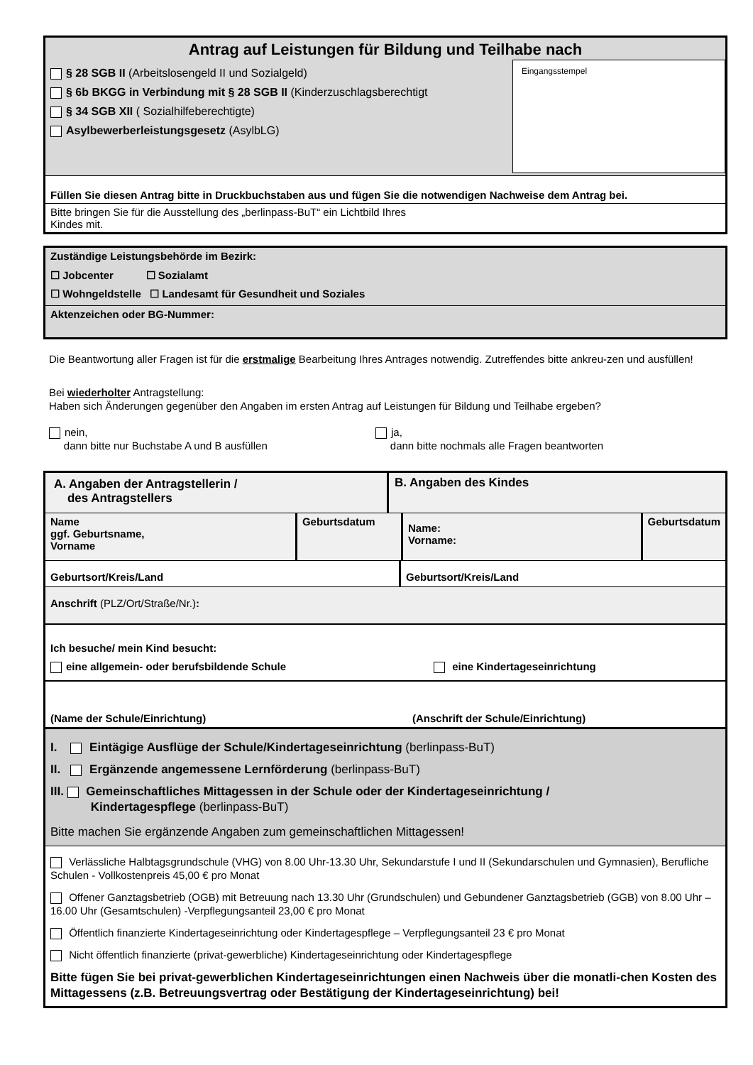Antrag auf Leistungen für Bildung und Teilhabe nach
Eingangsstempel
§ 28 SGB II (Arbeitslosengeld II und Sozialgeld)
§ 6b BKGG in Verbindung mit § 28 SGB II (Kinderzuschlagsberechtigt
§ 34 SGB XII ( Sozialhilfeberechtigte)
Asylbewerberleistungsgesetz (AsylbLG)
Füllen Sie diesen Antrag bitte in Druckbuchstaben aus und fügen Sie die notwendigen Nachweise dem Antrag bei.
Bitte bringen Sie für die Ausstellung des „berlinpass-BuT“ ein Lichtbild Ihres
Kindes mit.
Zuständige Leistungsbehörde im Bezirk:
☐ Jobcenter ☐ Sozialamt
☐ Wohngeldstelle ☐ Landesamt für Gesundheit und Soziales
Aktenzeichen oder BG-Nummer:
Die Beantwortung aller Fragen ist für die erstmalige Bearbeitung Ihres Antrages notwendig. Zutreffendes bitte ankreu-zen und ausfüllen!
Bei wiederholter Antragstellung:
Haben sich Änderungen gegenüber den Angaben im ersten Antrag auf Leistungen für Bildung und Teilhabe ergeben?
nein,
dann bitte nur Buchstabe A und B ausfüllen
ja,
dann bitte nochmals alle Fragen beantworten
A. Angaben der Antragstellerin /
des Antragstellers
B. Angaben des Kindes
Name
ggf. Geburtsname,
Vorname
Geburtsdatum
Name:
Vorname:
Geburtsdatum
Geburtsort/Kreis/Land Geburtsort/Kreis/Land
Anschrift (PLZ/Ort/Straße/Nr.):
Ich besuche/ mein Kind besucht:
eine allgemein- oder berufsbildende Schule eine Kindertageseinrichtung
(Name der Schule/Einrichtung)
(Anschrift der Schule/Einrichtung)
I. Eintägige Ausflüge der Schule/Kindertageseinrichtung (berlinpass-BuT)
II. Ergänzende angemessene Lernförderung (berlinpass-BuT)
III. Gemeinschaftliches Mittagessen in der Schule oder der Kindertageseinrichtung /
Kindertagespflege (berlinpass-BuT)
Bitte machen Sie ergänzende Angaben zum gemeinschaftlichen Mittagessen!
Verlässliche Halbtagsgrundschule (VHG) von 8.00 Uhr-13.30 Uhr, Sekundarstufe I und II (Sekundarschulen und Gymnasien), Berufliche Schulen - Vollkostenpreis 45,00 € pro Monat
Offener Ganztagsbetrieb (OGB) mit Betreuung nach 13.30 Uhr (Grundschulen) und Gebundener Ganztagsbetrieb (GGB) von 8.00 Uhr – 16.00 Uhr (Gesamtschulen) -Verpflegungsanteil 23,00 € pro Monat
Öffentlich finanzierte Kindertageseinrichtung oder Kindertagespflege – Verpflegungsanteil 23 € pro Monat
Nicht öffentlich finanzierte (privat-gewerbliche) Kindertageseinrichtung oder Kindertagespflege
Bitte fügen Sie bei privat-gewerblichen Kindertageseinrichtungen einen Nachweis über die monatli-chen Kosten des Mittagessens (z.B. Betreuungsvertrag oder Bestätigung der Kindertageseinrichtung) bei!